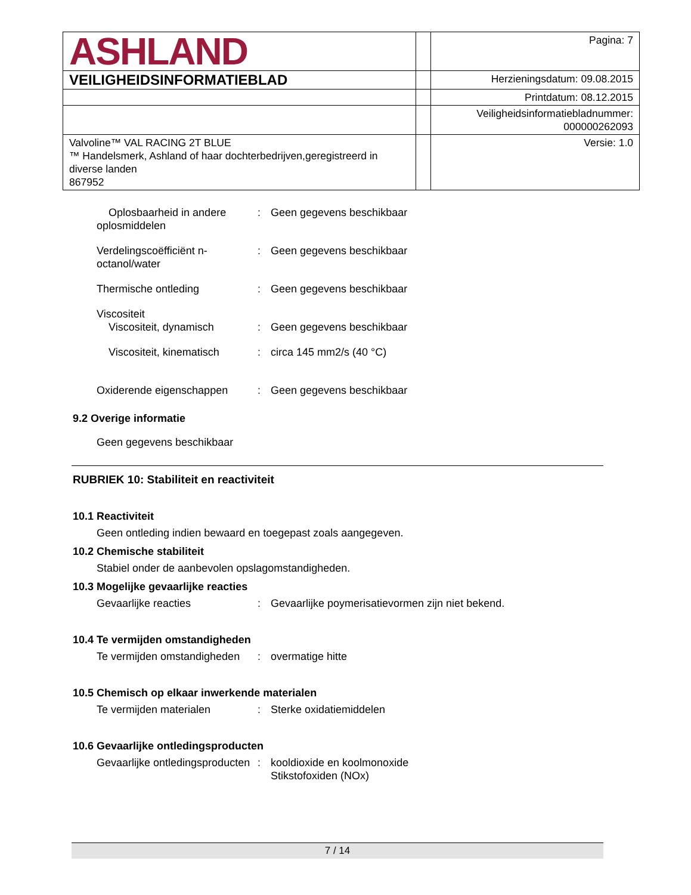| ASHLAND | | Pagina: 7 |
| VEILIGHEIDSINFORMATIEBLAD | | Herzieningsdatum: 09.08.2015 |
| | | Printdatum: 08.12.2015 |
| | | Veiligheidsinformatiebladnummer: 000000262093 |
| Valvoline™ VAL RACING 2T BLUE ™ Handelsmerk, Ashland of haar dochterbedrijven,geregistreerd in diverse landen 867952 | | Versie: 1.0 |
Oplosbaarheid in andere oplosmiddelen
: Geen gegevens beschikbaar
Verdelingscoëfficiënt n-octanol/water
: Geen gegevens beschikbaar
Thermische ontleding : Geen gegevens beschikbaar
Viscositeit
Viscositeit, dynamisch : Geen gegevens beschikbaar
Viscositeit, kinematisch : circa 145 mm2/s (40 °C)
Oxiderende eigenschappen : Geen gegevens beschikbaar
9.2 Overige informatie
Geen gegevens beschikbaar
RUBRIEK 10: Stabiliteit en reactiviteit
10.1 Reactiviteit
Geen ontleding indien bewaard en toegepast zoals aangegeven.
10.2 Chemische stabiliteit
Stabiel onder de aanbevolen opslagomstandigheden.
10.3 Mogelijke gevaarlijke reacties
Gevaarlijke reacties : Gevaarlijke poymerisatievormen zijn niet bekend.
10.4 Te vermijden omstandigheden
Te vermijden omstandigheden
: overmatige hitte
10.5 Chemisch op elkaar inwerkende materialen
Te vermijden materialen : Sterke oxidatiemiddelen
10.6 Gevaarlijke ontledingsproducten
Gevaarlijke ontledingsproducten
: kooldioxide en koolmonoxide
Stikstofoxiden (NOx)
7 / 14